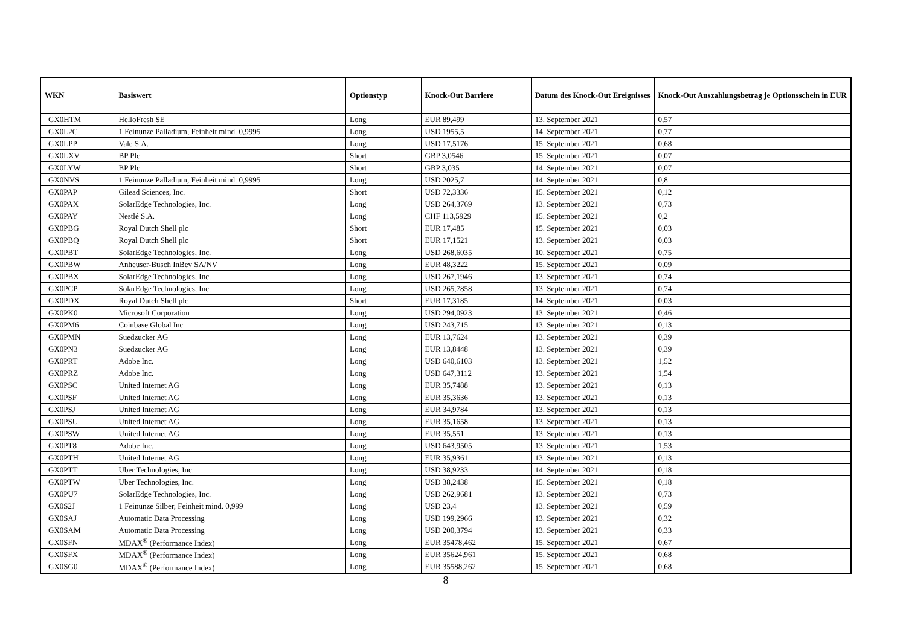| WKN | Basiswert | Optionstyp | Knock-Out Barriere | Datum des Knock-Out Ereignisses | Knock-Out Auszahlungsbetrag je Optionsschein in EUR |
| --- | --- | --- | --- | --- | --- |
| GX0HTM | HelloFresh SE | Long | EUR 89,499 | 13. September 2021 | 0,57 |
| GX0L2C | 1 Feinunze Palladium, Feinheit mind. 0,9995 | Long | USD 1955,5 | 14. September 2021 | 0,77 |
| GX0LPP | Vale S.A. | Long | USD 17,5176 | 15. September 2021 | 0,68 |
| GX0LXV | BP Plc | Short | GBP 3,0546 | 15. September 2021 | 0,07 |
| GX0LYW | BP Plc | Short | GBP 3,035 | 14. September 2021 | 0,07 |
| GX0NVS | 1 Feinunze Palladium, Feinheit mind. 0,9995 | Long | USD 2025,7 | 14. September 2021 | 0,8 |
| GX0PAP | Gilead Sciences, Inc. | Short | USD 72,3336 | 15. September 2021 | 0,12 |
| GX0PAX | SolarEdge Technologies, Inc. | Long | USD 264,3769 | 13. September 2021 | 0,73 |
| GX0PAY | Nestlé S.A. | Long | CHF 113,5929 | 15. September 2021 | 0,2 |
| GX0PBG | Royal Dutch Shell plc | Short | EUR 17,485 | 15. September 2021 | 0,03 |
| GX0PBQ | Royal Dutch Shell plc | Short | EUR 17,1521 | 13. September 2021 | 0,03 |
| GX0PBT | SolarEdge Technologies, Inc. | Long | USD 268,6035 | 10. September 2021 | 0,75 |
| GX0PBW | Anheuser-Busch InBev SA/NV | Long | EUR 48,3222 | 15. September 2021 | 0,09 |
| GX0PBX | SolarEdge Technologies, Inc. | Long | USD 267,1946 | 13. September 2021 | 0,74 |
| GX0PCP | SolarEdge Technologies, Inc. | Long | USD 265,7858 | 13. September 2021 | 0,74 |
| GX0PDX | Royal Dutch Shell plc | Short | EUR 17,3185 | 14. September 2021 | 0,03 |
| GX0PK0 | Microsoft Corporation | Long | USD 294,0923 | 13. September 2021 | 0,46 |
| GX0PM6 | Coinbase Global Inc | Long | USD 243,715 | 13. September 2021 | 0,13 |
| GX0PMN | Suedzucker AG | Long | EUR 13,7624 | 13. September 2021 | 0,39 |
| GX0PN3 | Suedzucker AG | Long | EUR 13,8448 | 13. September 2021 | 0,39 |
| GX0PRT | Adobe Inc. | Long | USD 640,6103 | 13. September 2021 | 1,52 |
| GX0PRZ | Adobe Inc. | Long | USD 647,3112 | 13. September 2021 | 1,54 |
| GX0PSC | United Internet AG | Long | EUR 35,7488 | 13. September 2021 | 0,13 |
| GX0PSF | United Internet AG | Long | EUR 35,3636 | 13. September 2021 | 0,13 |
| GX0PSJ | United Internet AG | Long | EUR 34,9784 | 13. September 2021 | 0,13 |
| GX0PSU | United Internet AG | Long | EUR 35,1658 | 13. September 2021 | 0,13 |
| GX0PSW | United Internet AG | Long | EUR 35,551 | 13. September 2021 | 0,13 |
| GX0PT8 | Adobe Inc. | Long | USD 643,9505 | 13. September 2021 | 1,53 |
| GX0PTH | United Internet AG | Long | EUR 35,9361 | 13. September 2021 | 0,13 |
| GX0PTT | Uber Technologies, Inc. | Long | USD 38,9233 | 14. September 2021 | 0,18 |
| GX0PTW | Uber Technologies, Inc. | Long | USD 38,2438 | 15. September 2021 | 0,18 |
| GX0PU7 | SolarEdge Technologies, Inc. | Long | USD 262,9681 | 13. September 2021 | 0,73 |
| GX0S2J | 1 Feinunze Silber, Feinheit mind. 0,999 | Long | USD 23,4 | 13. September 2021 | 0,59 |
| GX0SAJ | Automatic Data Processing | Long | USD 199,2966 | 13. September 2021 | 0,32 |
| GX0SAM | Automatic Data Processing | Long | USD 200,3794 | 13. September 2021 | 0,33 |
| GX0SFN | MDAX<sup>®</sup> (Performance Index) | Long | EUR 35478,462 | 15. September 2021 | 0,67 |
| GX0SFX | MDAX<sup>®</sup> (Performance Index) | Long | EUR 35624,961 | 15. September 2021 | 0,68 |
| GX0SG0 | MDAX<sup>®</sup> (Performance Index) | Long | EUR 35588,262 | 15. September 2021 | 0,68 |
8